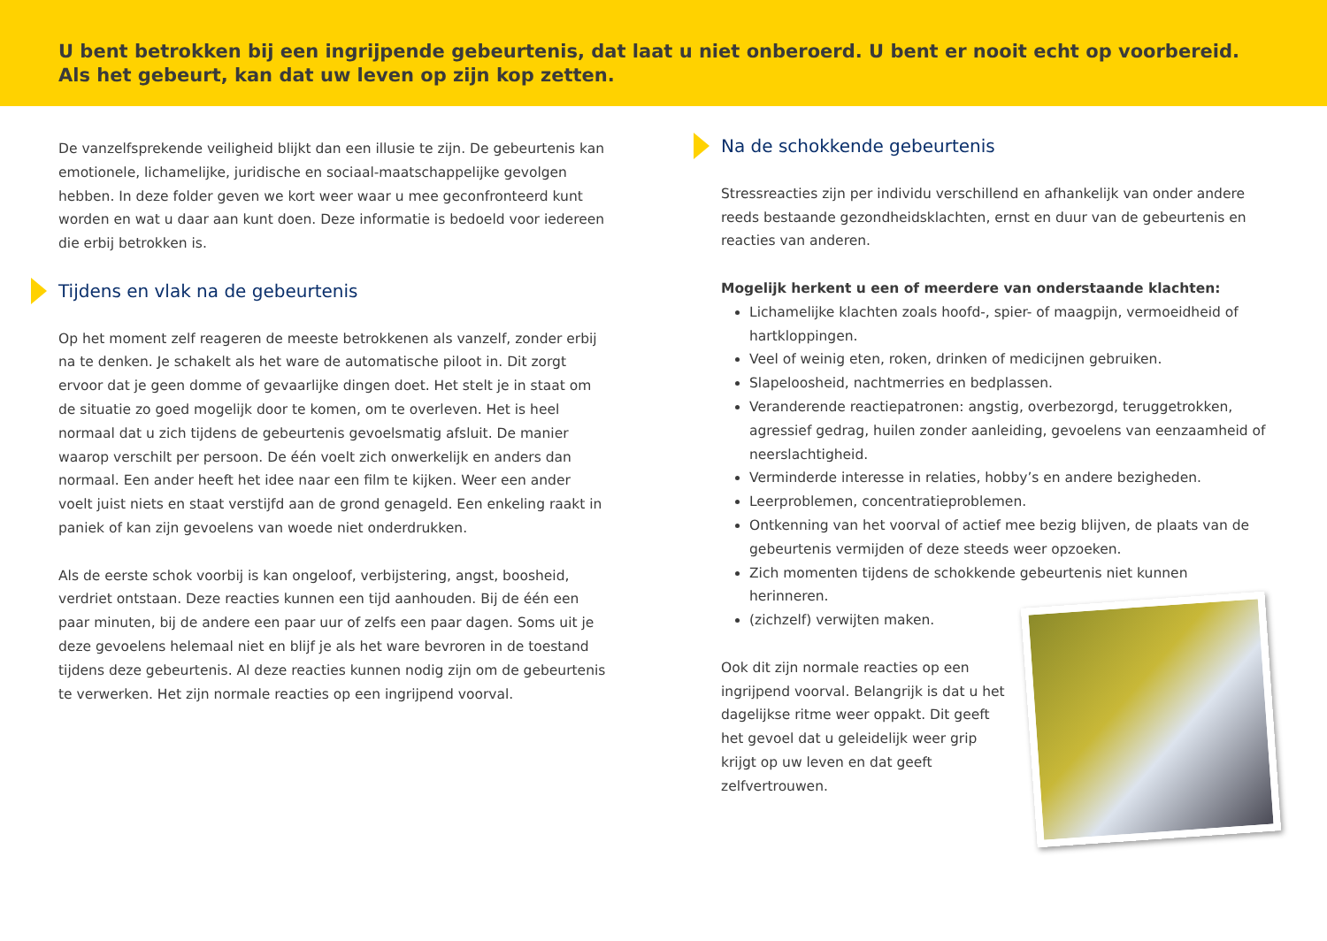U bent betrokken bij een ingrijpende gebeurtenis, dat laat u niet onberoerd. U bent er nooit echt op voorbereid. Als het gebeurt, kan dat uw leven op zijn kop zetten.
De vanzelfsprekende veiligheid blijkt dan een illusie te zijn. De gebeurtenis kan emotionele, lichamelijke, juridische en sociaal-maatschappelijke gevolgen hebben. In deze folder geven we kort weer waar u mee geconfronteerd kunt worden en wat u daar aan kunt doen. Deze informatie is bedoeld voor iedereen die erbij betrokken is.
Tijdens en vlak na de gebeurtenis
Op het moment zelf reageren de meeste betrokkenen als vanzelf, zonder erbij na te denken. Je schakelt als het ware de automatische piloot in. Dit zorgt ervoor dat je geen domme of gevaarlijke dingen doet. Het stelt je in staat om de situatie zo goed mogelijk door te komen, om te overleven. Het is heel normaal dat u zich tijdens de gebeurtenis gevoelsmatig afsluit. De manier waarop verschilt per persoon. De één voelt zich onwerkelijk en anders dan normaal. Een ander heeft het idee naar een film te kijken. Weer een ander voelt juist niets en staat verstijfd aan de grond genageld. Een enkeling raakt in paniek of kan zijn gevoelens van woede niet onderdrukken.
Als de eerste schok voorbij is kan ongeloof, verbijstering, angst, boosheid, verdriet ontstaan. Deze reacties kunnen een tijd aanhouden. Bij de één een paar minuten, bij de andere een paar uur of zelfs een paar dagen. Soms uit je deze gevoelens helemaal niet en blijf je als het ware bevroren in de toestand tijdens deze gebeurtenis. Al deze reacties kunnen nodig zijn om de gebeurtenis te verwerken. Het zijn normale reacties op een ingrijpend voorval.
Na de schokkende gebeurtenis
Stressreacties zijn per individu verschillend en afhankelijk van onder andere reeds bestaande gezondheidsklachten, ernst en duur van de gebeurtenis en reacties van anderen.
Mogelijk herkent u een of meerdere van onderstaande klachten:
Lichamelijke klachten zoals hoofd-, spier- of maagpijn, vermoeidheid of hartkloppingen.
Veel of weinig eten, roken, drinken of medicijnen gebruiken.
Slapeloosheid, nachtmerries en bedplassen.
Veranderende reactiepatronen: angstig, overbezorgd, teruggetrokken, agressief gedrag, huilen zonder aanleiding, gevoelens van eenzaamheid of neerslachtigheid.
Verminderde interesse in relaties, hobby’s en andere bezigheden.
Leerproblemen, concentratieproblemen.
Ontkenning van het voorval of actief mee bezig blijven, de plaats van de gebeurtenis vermijden of deze steeds weer opzoeken.
Zich momenten tijdens de schokkende gebeurtenis niet kunnen herinneren.
(zichzelf) verwijten maken.
Ook dit zijn normale reacties op een ingrijpend voorval. Belangrijk is dat u het dagelijkse ritme weer oppakt. Dit geeft het gevoel dat u geleidelijk weer grip krijgt op uw leven en dat geeft zelfvertrouwen.